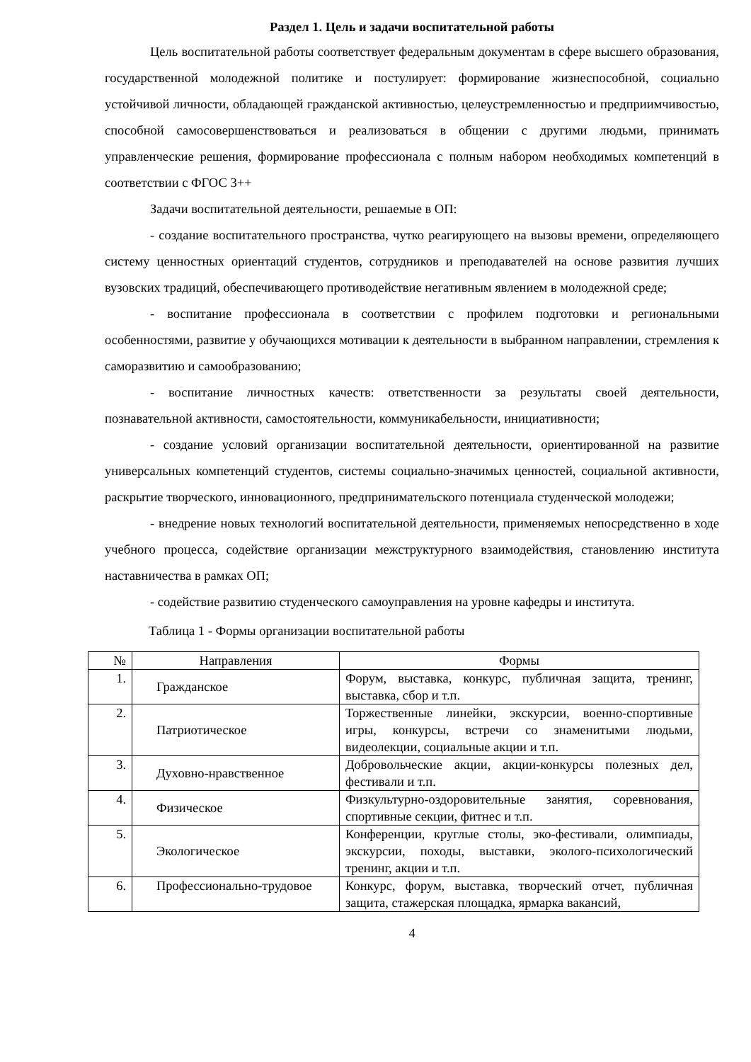Раздел 1. Цель и задачи воспитательной работы
Цель воспитательной работы соответствует федеральным документам в сфере высшего образования, государственной молодежной политике и постулирует: формирование жизнеспособной, социально устойчивой личности, обладающей гражданской активностью, целеустремленностью и предприимчивостью, способной самосовершенствоваться и реализоваться в общении с другими людьми, принимать управленческие решения, формирование профессионала с полным набором необходимых компетенций в соответствии с ФГОС 3++
Задачи воспитательной деятельности, решаемые в ОП:
- создание воспитательного пространства, чутко реагирующего на вызовы времени, определяющего систему ценностных ориентаций студентов, сотрудников и преподавателей на основе развития лучших вузовских традиций, обеспечивающего противодействие негативным явлением в молодежной среде;
- воспитание профессионала в соответствии с профилем подготовки и региональными особенностями, развитие у обучающихся мотивации к деятельности в выбранном направлении, стремления к саморазвитию и самообразованию;
- воспитание личностных качеств: ответственности за результаты своей деятельности, познавательной активности, самостоятельности, коммуникабельности, инициативности;
- создание условий организации воспитательной деятельности, ориентированной на развитие универсальных компетенций студентов, системы социально-значимых ценностей, социальной активности, раскрытие творческого, инновационного, предпринимательского потенциала студенческой молодежи;
- внедрение новых технологий воспитательной деятельности, применяемых непосредственно в ходе учебного процесса, содействие организации межструктурного взаимодействия, становлению института наставничества в рамках ОП;
- содействие развитию студенческого самоуправления на уровне кафедры и института.
Таблица 1 - Формы организации воспитательной работы
| № | Направления | Формы |
| --- | --- | --- |
| 1. | Гражданское | Форум, выставка, конкурс, публичная защита, тренинг, выставка, сбор и т.п. |
| 2. | Патриотическое | Торжественные линейки, экскурсии, военно-спортивные игры, конкурсы, встречи со знаменитыми людьми, видеолекции, социальные акции и т.п. |
| 3. | Духовно-нравственное | Добровольческие акции, акции-конкурсы полезных дел, фестивали и т.п. |
| 4. | Физическое | Физкультурно-оздоровительные занятия, соревнования, спортивные секции, фитнес и т.п. |
| 5. | Экологическое | Конференции, круглые столы, эко-фестивали, олимпиады, экскурсии, походы, выставки, эколого-психологический тренинг, акции и т.п. |
| 6. | Профессионально-трудовое | Конкурс, форум, выставка, творческий отчет, публичная защита, стажерская площадка, ярмарка вакансий, |
4